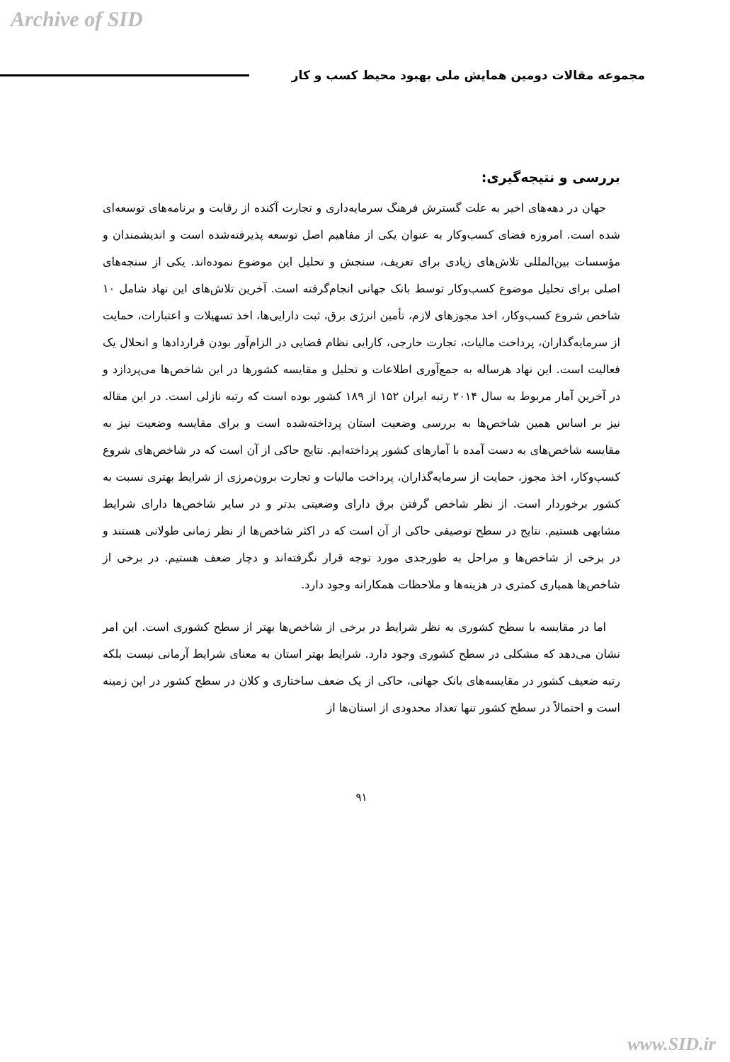Archive of SID
مجموعه مقالات دومین همایش ملی بهبود محیط کسب و کار
بررسی و نتیجه‌گیری:
جهان در دهه‌های اخیر به علت گسترش فرهنگ سرمایه‌داری و تجارت آکنده از رقابت و برنامه‌های توسعه‌ای شده است. امروزه فضای کسب‌وکار به عنوان یکی از مفاهیم اصل توسعه پذیرفته‌شده است و اندیشمندان و مؤسسات بین‌المللی تلاش‌های زیادی برای تعریف، سنجش و تحلیل این موضوع نموده‌اند. یکی از سنجه‌های اصلی برای تحلیل موضوع کسب‌وکار توسط بانک جهانی انجام‌گرفته است. آخرین تلاش‌های این نهاد شامل ۱۰ شاخص شروع کسب‌وکار، اخذ مجوزهای لازم، تأمین انرژی برق، ثبت دارایی‌ها، اخذ تسهیلات و اعتبارات، حمایت از سرمایه‌گذاران، پرداخت مالیات، تجارت خارجی، کارایی نظام قضایی در الزام‌آور بودن قراردادها و انحلال یک فعالیت است. این نهاد هرساله به جمع‌آوری اطلاعات و تحلیل و مقایسه کشورها در این شاخص‌ها می‌پردازد و در آخرین آمار مربوط به سال ۲۰۱۴ رتبه ایران ۱۵۲ از ۱۸۹ کشور بوده است که رتبه نازلی است. در این مقاله نیز بر اساس همین شاخص‌ها به بررسی وضعیت استان پرداخته‌شده است و برای مقایسه وضعیت نیز به مقایسه شاخص‌های به دست آمده با آمارهای کشور پرداخته‌ایم. نتایج حاکی از آن است که در شاخص‌های شروع کسب‌وکار، اخذ مجوز، حمایت از سرمایه‌گذاران، پرداخت مالیات و تجارت برون‌مرزی از شرایط بهتری نسبت به کشور برخوردار است. از نظر شاخص گرفتن برق دارای وضعیتی بدتر و در سایر شاخص‌ها دارای شرایط مشابهی هستیم. نتایج در سطح توصیفی حاکی از آن است که در اکثر شاخص‌ها از نظر زمانی طولانی هستند و در برخی از شاخص‌ها و مراحل به طورجدی مورد توجه قرار نگرفته‌اند و دچار ضعف هستیم. در برخی از شاخص‌ها همیاری کمتری در هزینه‌ها و ملاحظات همکارانه وجود دارد.
اما در مقایسه با سطح کشوری به نظر شرایط در برخی از شاخص‌ها بهتر از سطح کشوری است. این امر نشان می‌دهد که مشکلی در سطح کشوری وجود دارد. شرایط بهتر استان به معنای شرایط آرمانی نیست بلکه رتبه ضعیف کشور در مقایسه‌های بانک جهانی، حاکی از یک ضعف ساختاری و کلان در سطح کشور در این زمینه است و احتمالاً در سطح کشور تنها تعداد محدودی از استان‌ها از
۹۱
www.SID.ir